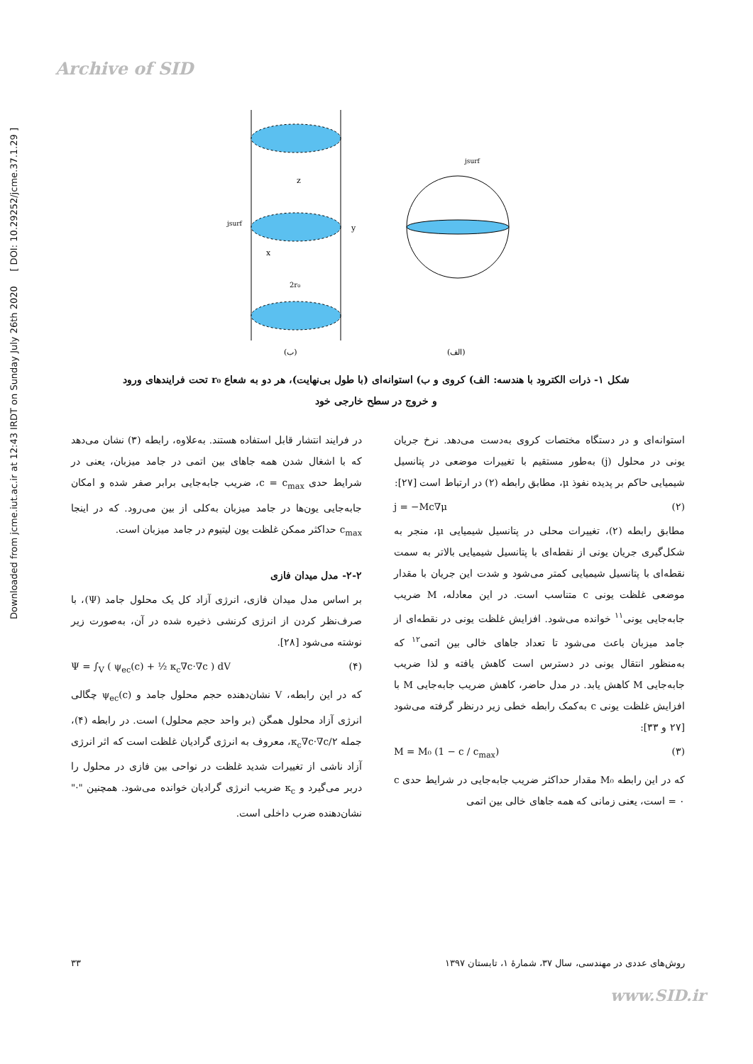Archive of SID
Downloaded from jcme.iut.ac.ir at 12:43 IRDT on Sunday July 26th 2020 [ DOI: 10.29252/jcme.37.1.29 ]
z
y
x
jsurf
2r₀
jsurf
(ب)
(الف)
شکل ۱- ذرات الکترود با هندسه: الف) کروی و ب) استوانه‌ای (با طول بی‌نهایت)، هر دو به شعاع r₀ تحت فرایندهای ورود
و خروج در سطح خارجی خود
استوانه‌ای و در دستگاه مختصات کروی به‌دست می‌دهد. نرخ جریان یونی در محلول (j) به‌طور مستقیم با تغییرات موضعی در پتانسیل شیمیایی حاکم بر پدیده نفوذ μ، مطابق رابطه (۲) در ارتباط است [۲۷]:
j = −Mc∇μ (۲)
مطابق رابطه (۲)، تغییرات محلی در پتانسیل شیمیایی μ، منجر به شکل‌گیری جریان یونی از نقطه‌ای با پتانسیل شیمیایی بالاتر به سمت نقطه‌ای با پتانسیل شیمیایی کمتر می‌شود و شدت این جریان با مقدار موضعی غلظت یونی c متناسب است. در این معادله، M ضریب جابه‌جایی یونی<sup>۱۱</sup> خوانده می‌شود. افزایش غلظت یونی در نقطه‌ای از جامد میزبان باعث می‌شود تا تعداد جاهای خالی بین اتمی<sup>۱۲</sup> که به‌منظور انتقال یونی در دسترس است کاهش یافته و لذا ضریب جابه‌جایی M کاهش یابد. در مدل حاضر، کاهش ضریب جابه‌جایی M با افزایش غلظت یونی c به‌کمک رابطه خطی زیر درنظر گرفته می‌شود [۲۷ و ۳۳]:
M = M₀ (1 − c / c<sub>max</sub>) (۳)
که در این رابطه M₀ مقدار حداکثر ضریب جابه‌جایی در شرایط حدی c = ۰ است، یعنی زمانی که همه جاهای خالی بین اتمی
در فرایند انتشار قابل استفاده هستند. به‌علاوه، رابطه (۳) نشان می‌دهد که با اشغال شدن همه جاهای بین اتمی در جامد میزبان، یعنی در شرایط حدی c = c<sub>max</sub>، ضریب جابه‌جایی برابر صفر شده و امکان جابه‌جایی یون‌ها در جامد میزبان به‌کلی از بین می‌رود. که در اینجا c<sub>max</sub> حداکثر ممکن غلظت یون لیتیوم در جامد میزبان است.
۲-۲- مدل میدان فازی
بر اساس مدل میدان فازی، انرژی آزاد کل یک محلول جامد (Ψ)، با صرف‌نظر کردن از انرژی کرنشی ذخیره شده در آن، به‌صورت زیر نوشته می‌شود [۲۸].
Ψ = ∫<sub>V</sub> ( ψ<sub>ec</sub>(c) + ½ κ<sub>c</sub>∇c·∇c ) dV (۴)
که در این رابطه، V نشان‌دهنده حجم محلول جامد و ψ<sub>ec</sub>(c) چگالی انرژی آزاد محلول همگن (بر واحد حجم محلول) است. در رابطه (۴)، جمله κ<sub>c</sub>∇c·∇c/۲، معروف به انرژی گرادیان غلظت است که اثر انرژی آزاد ناشی از تغییرات شدید غلظت در نواحی بین فازی در محلول را دربر می‌گیرد و κ<sub>c</sub> ضریب انرژی گرادیان خوانده می‌شود. همچنین "·" نشان‌دهنده ضرب داخلی است.
روش‌های عددی در مهندسی، سال ۳۷، شمارهٔ ۱، تابستان ۱۳۹۷ ۳۳
www.SID.ir